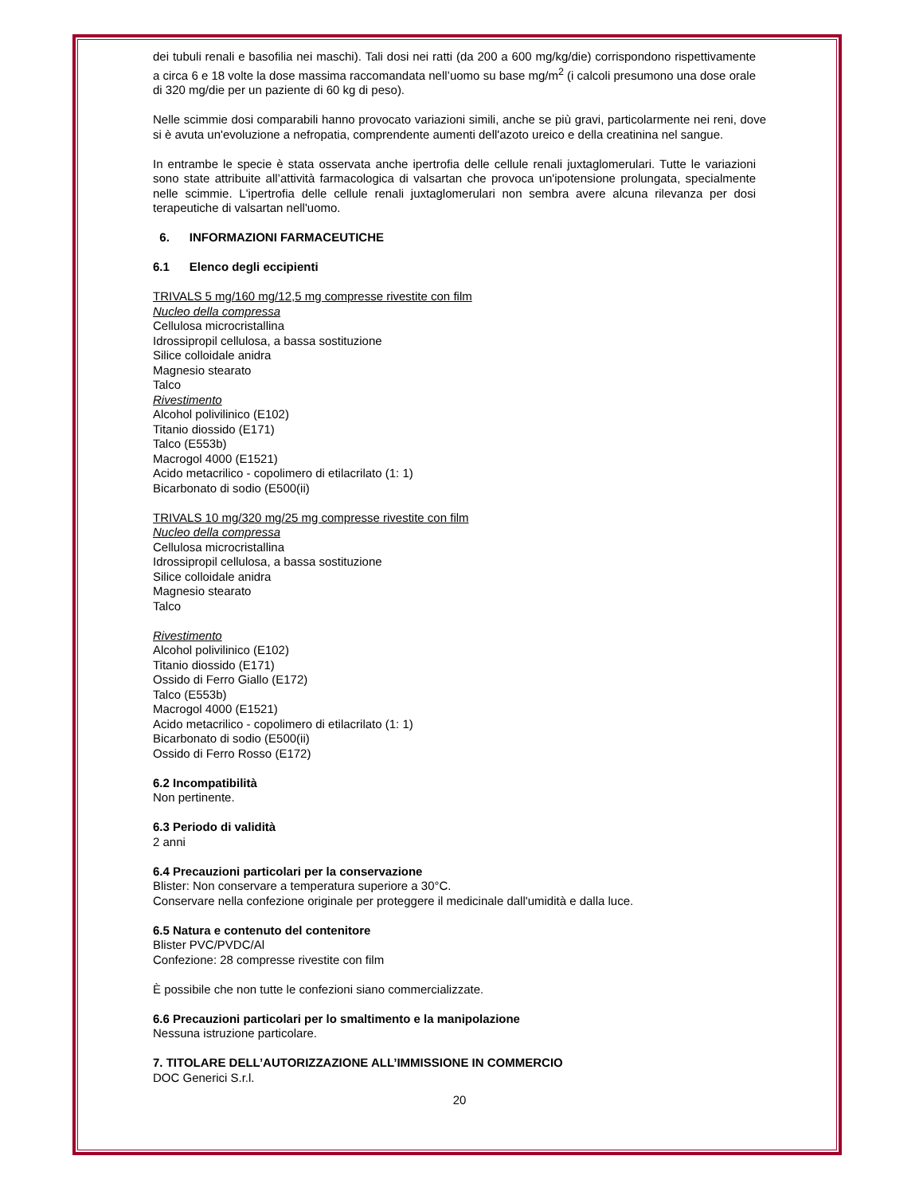dei tubuli renali e basofilia nei maschi). Tali dosi nei ratti (da 200 a 600 mg/kg/die) corrispondono rispettivamente a circa 6 e 18 volte la dose massima raccomandata nell’uomo su base mg/m<sup>2</sup> (i calcoli presumono una dose orale di 320 mg/die per un paziente di 60 kg di peso).
Nelle scimmie dosi comparabili hanno provocato variazioni simili, anche se più gravi, particolarmente nei reni, dove si è avuta un'evoluzione a nefropatia, comprendente aumenti dell'azoto ureico e della creatinina nel sangue.
In entrambe le specie è stata osservata anche ipertrofia delle cellule renali juxtaglomerulari. Tutte le variazioni sono state attribuite all’attività farmacologica di valsartan che provoca un'ipotensione prolungata, specialmente nelle scimmie. L'ipertrofia delle cellule renali juxtaglomerulari non sembra avere alcuna rilevanza per dosi terapeutiche di valsartan nell'uomo.
6. INFORMAZIONI FARMACEUTICHE
6.1 Elenco degli eccipienti
TRIVALS 5 mg/160 mg/12,5 mg compresse rivestite con film
Nucleo della compressa
Cellulosa microcristallina
Idrossipropil cellulosa, a bassa sostituzione
Silice colloidale anidra
Magnesio stearato
Talco
Rivestimento
Alcohol polivilinico (E102)
Titanio diossido (E171)
Talco (E553b)
Macrogol 4000 (E1521)
Acido metacrilico - copolimero di etilacrilato (1: 1)
Bicarbonato di sodio (E500(ii)
TRIVALS 10 mg/320 mg/25 mg compresse rivestite con film
Nucleo della compressa
Cellulosa microcristallina
Idrossipropil cellulosa, a bassa sostituzione
Silice colloidale anidra
Magnesio stearato
Talco
Rivestimento
Alcohol polivilinico (E102)
Titanio diossido (E171)
Ossido di Ferro Giallo (E172)
Talco (E553b)
Macrogol 4000 (E1521)
Acido metacrilico - copolimero di etilacrilato (1: 1)
Bicarbonato di sodio (E500(ii)
Ossido di Ferro Rosso (E172)
6.2 Incompatibilità
Non pertinente.
6.3 Periodo di validità
2 anni
6.4 Precauzioni particolari per la conservazione
Blister: Non conservare a temperatura superiore a 30°C.
Conservare nella confezione originale per proteggere il medicinale dall'umidità e dalla luce.
6.5 Natura e contenuto del contenitore
Blister PVC/PVDC/Al
Confezione: 28 compresse rivestite con film
È possibile che non tutte le confezioni siano commercializzate.
6.6 Precauzioni particolari per lo smaltimento e la manipolazione
Nessuna istruzione particolare.
7. TITOLARE DELL’AUTORIZZAZIONE ALL’IMMISSIONE IN COMMERCIO
DOC Generici S.r.l.
20